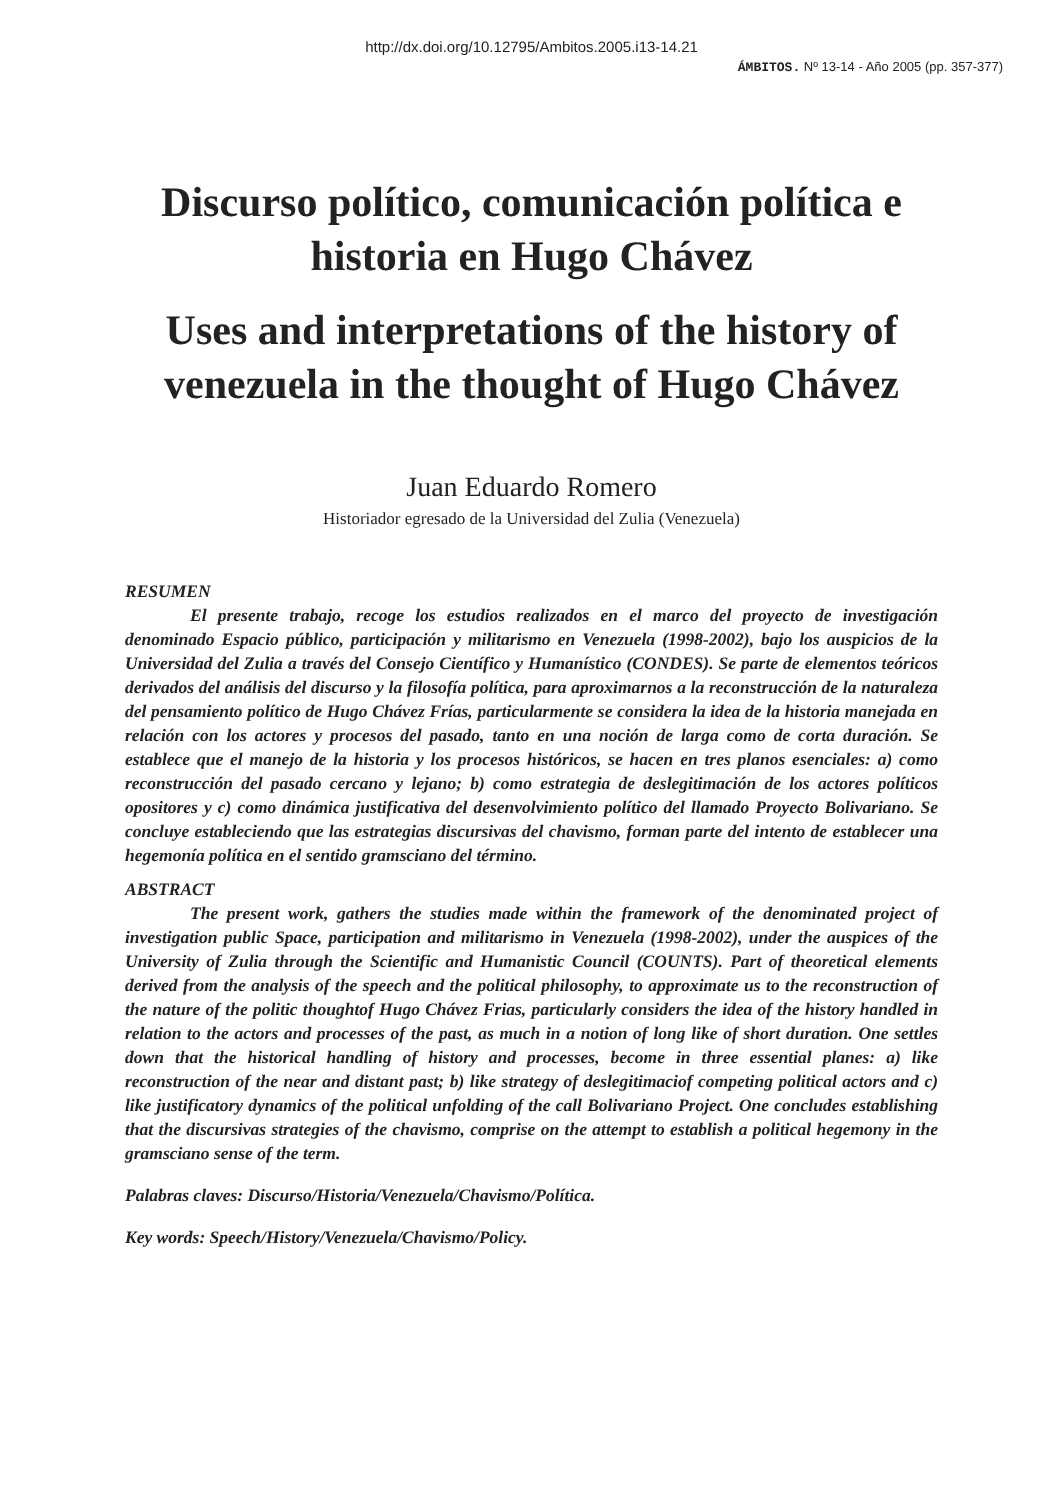http://dx.doi.org/10.12795/Ambitos.2005.i13-14.21
ÁMBITOS. Nº 13-14 - Año 2005 (pp. 357-377)
Discurso político, comunicación política e historia en Hugo Chávez
Uses and interpretations of the history of venezuela in the thought of Hugo Chávez
Juan Eduardo Romero
Historiador egresado de la Universidad del Zulia (Venezuela)
RESUMEN
El presente trabajo, recoge los estudios realizados en el marco del proyecto de investigación denominado Espacio público, participación y militarismo en Venezuela (1998-2002), bajo los auspicios de la Universidad del Zulia a través del Consejo Científico y Humanístico (CONDES). Se parte de elementos teóricos derivados del análisis del discurso y la filosofía política, para aproximarnos a la reconstrucción de la naturaleza del pensamiento político de Hugo Chávez Frías, particularmente se considera la idea de la historia manejada en relación con los actores y procesos del pasado, tanto en una noción de larga como de corta duración. Se establece que el manejo de la historia y los procesos históricos, se hacen en tres planos esenciales: a) como reconstrucción del pasado cercano y lejano; b) como estrategia de deslegitimación de los actores políticos opositores y c) como dinámica justificativa del desenvolvimiento político del llamado Proyecto Bolivariano. Se concluye estableciendo que las estrategias discursivas del chavismo, forman parte del intento de establecer una hegemonía política en el sentido gramsciano del término.
ABSTRACT
The present work, gathers the studies made within the framework of the denominated project of investigation public Space, participation and militarismo in Venezuela (1998-2002), under the auspices of the University of Zulia through the Scientific and Humanistic Council (COUNTS). Part of theoretical elements derived from the analysis of the speech and the political philosophy, to approximate us to the reconstruction of the nature of the politic thoughtof Hugo Chávez Frias, particularly considers the idea of the history handled in relation to the actors and processes of the past, as much in a notion of long like of short duration. One settles down that the historical handling of history and processes, become in three essential planes: a) like reconstruction of the near and distant past; b) like strategy of deslegitimaciof competing political actors and c) like justificatory dynamics of the political unfolding of the call Bolivariano Project. One concludes establishing that the discursivas strategies of the chavismo, comprise on the attempt to establish a political hegemony in the gramsciano sense of the term.
Palabras claves: Discurso/Historia/Venezuela/Chavismo/Política.
Key words: Speech/History/Venezuela/Chavismo/Policy.